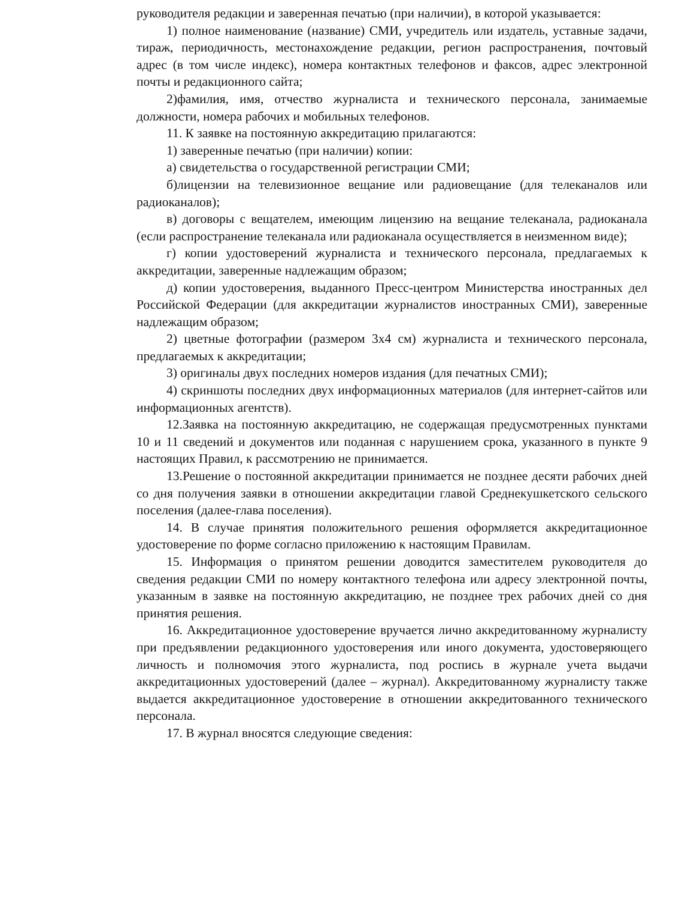руководителя редакции и заверенная печатью (при наличии), в которой указывается:
1) полное наименование (название) СМИ, учредитель или издатель, уставные задачи, тираж, периодичность, местонахождение редакции, регион распространения, почтовый адрес (в том числе индекс), номера контактных телефонов и факсов, адрес электронной почты и редакционного сайта;
2)фамилия, имя, отчество журналиста и технического персонала, занимаемые должности, номера рабочих и мобильных телефонов.
11. К заявке на постоянную аккредитацию прилагаются:
1) заверенные печатью (при наличии) копии:
а) свидетельства о государственной регистрации СМИ;
б)лицензии на телевизионное вещание или радиовещание (для телеканалов или радиоканалов);
в) договоры с вещателем, имеющим лицензию на вещание телеканала, радиоканала (если распространение телеканала или радиоканала осуществляется в неизменном виде);
г) копии удостоверений журналиста и технического персонала, предлагаемых к аккредитации, заверенные надлежащим образом;
д) копии удостоверения, выданного Пресс-центром Министерства иностранных дел Российской Федерации (для аккредитации журналистов иностранных СМИ), заверенные надлежащим образом;
2) цветные фотографии (размером 3х4 см) журналиста и технического персонала, предлагаемых к аккредитации;
3) оригиналы двух последних номеров издания (для печатных СМИ);
4) скриншоты последних двух информационных материалов (для интернет-сайтов или информационных агентств).
12.Заявка на постоянную аккредитацию, не содержащая предусмотренных пунктами 10 и 11 сведений и документов или поданная с нарушением срока, указанного в пункте 9 настоящих Правил, к рассмотрению не принимается.
13.Решение о постоянной аккредитации принимается не позднее десяти рабочих дней со дня получения заявки в отношении аккредитации главой Среднекушкетского сельского поселения (далее-глава поселения).
14. В случае принятия положительного решения оформляется аккредитационное удостоверение по форме согласно приложению к настоящим Правилам.
15. Информация о принятом решении доводится заместителем руководителя до сведения редакции СМИ по номеру контактного телефона или адресу электронной почты, указанным в заявке на постоянную аккредитацию, не позднее трех рабочих дней со дня принятия решения.
16. Аккредитационное удостоверение вручается лично аккредитованному журналисту при предъявлении редакционного удостоверения или иного документа, удостоверяющего личность и полномочия этого журналиста, под роспись в журнале учета выдачи аккредитационных удостоверений (далее – журнал). Аккредитованному журналисту также выдается аккредитационное удостоверение в отношении аккредитованного технического персонала.
17. В журнал вносятся следующие сведения: